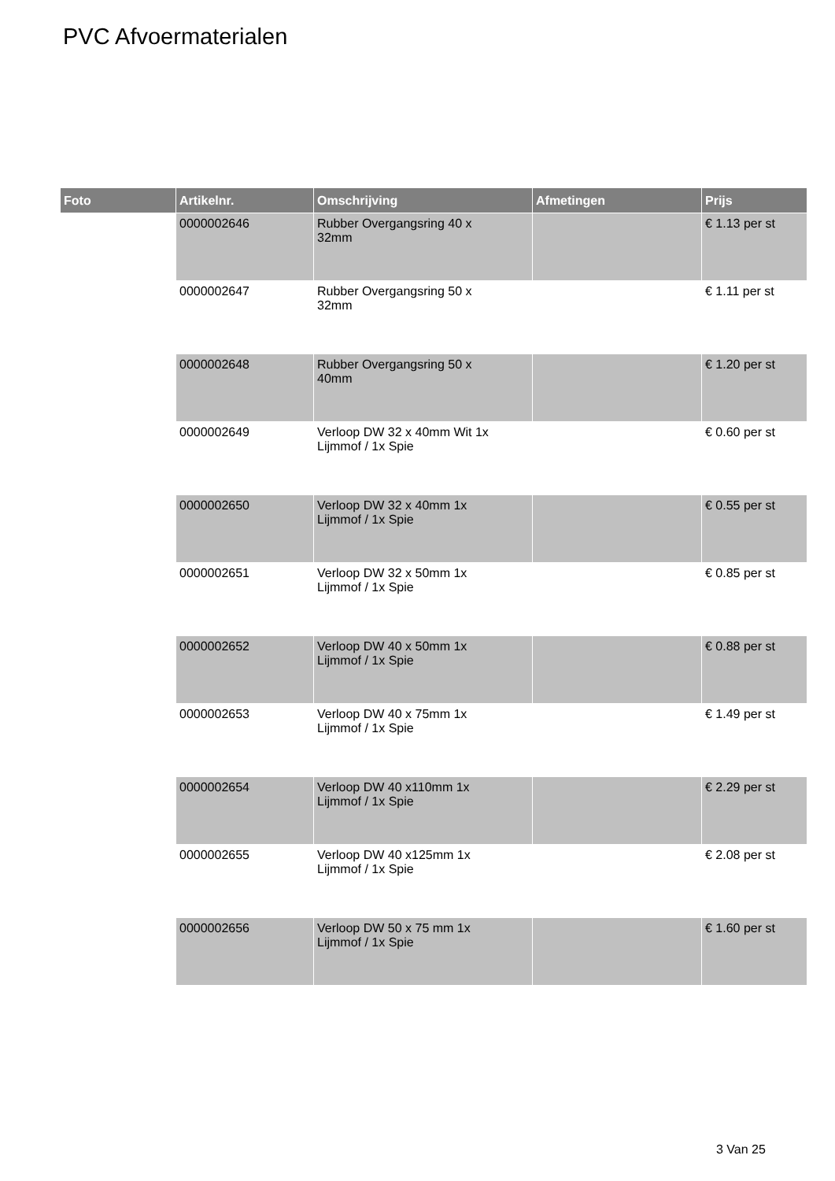PVC Afvoermaterialen
| Foto | Artikelnr. | Omschrijving | Afmetingen | Prijs |
| --- | --- | --- | --- | --- |
| | 0000002646 | Rubber Overgangsring 40 x 32mm | | € 1.13 per st |
| | 0000002647 | Rubber Overgangsring 50 x 32mm | | € 1.11 per st |
| | 0000002648 | Rubber Overgangsring 50 x 40mm | | € 1.20 per st |
| | 0000002649 | Verloop DW 32 x 40mm Wit 1x Lijmmof / 1x Spie | | € 0.60 per st |
| | 0000002650 | Verloop DW 32 x 40mm 1x Lijmmof / 1x Spie | | € 0.55 per st |
| | 0000002651 | Verloop DW 32 x 50mm 1x Lijmmof / 1x Spie | | € 0.85 per st |
| | 0000002652 | Verloop DW 40 x 50mm 1x Lijmmof / 1x Spie | | € 0.88 per st |
| | 0000002653 | Verloop DW 40 x 75mm 1x Lijmmof / 1x Spie | | € 1.49 per st |
| | 0000002654 | Verloop DW 40 x110mm 1x Lijmmof / 1x Spie | | € 2.29 per st |
| | 0000002655 | Verloop DW 40 x125mm 1x Lijmmof / 1x Spie | | € 2.08 per st |
| | 0000002656 | Verloop DW 50 x 75 mm 1x Lijmmof / 1x Spie | | € 1.60 per st |
3 Van 25